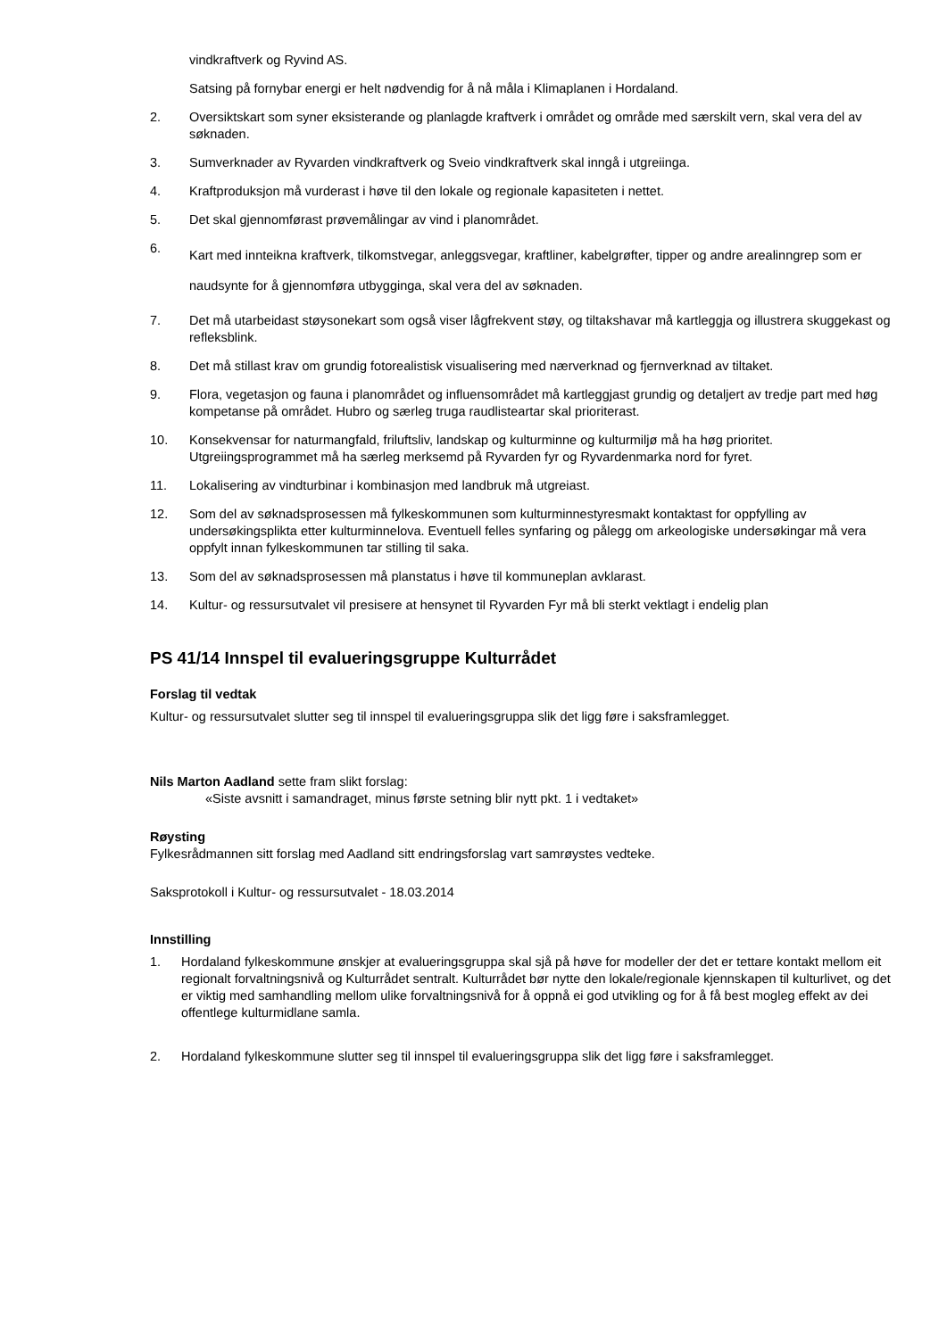vindkraftverk og Ryvind AS.
Satsing på fornybar energi er helt nødvendig for å nå måla i Klimaplanen i Hordaland.
2. Oversiktskart som syner eksisterande og planlagde kraftverk i området og område med særskilt vern, skal vera del av søknaden.
3. Sumverknader av Ryvarden vindkraftverk og Sveio vindkraftverk skal inngå i utgreiinga.
4. Kraftproduksjon må vurderast i høve til den lokale og regionale kapasiteten i nettet.
5. Det skal gjennomførast prøvemålingar av vind i planområdet.
6. Kart med innteikna kraftverk, tilkomstvegar, anleggsvegar, kraftliner, kabelgrøfter, tipper og andre arealinngrep som er naudsynte for å gjennomføra utbygginga, skal vera del av søknaden.
7. Det må utarbeidast støysonekart som også viser lågfrekvent støy, og tiltakshavar må kartleggja og illustrera skuggekast og refleksblink.
8. Det må stillast krav om grundig fotorealistisk visualisering med nærverknad og fjernverknad av tiltaket.
9. Flora, vegetasjon og fauna i planområdet og influensområdet må kartleggjast grundig og detaljert av tredje part med høg kompetanse på området. Hubro og særleg truga raudlisteartar skal prioriterast.
10. Konsekvensar for naturmangfald, friluftsliv, landskap og kulturminne og kulturmiljø må ha høg prioritet. Utgreiingsprogrammet må ha særleg merksemd på Ryvarden fyr og Ryvardenmarka nord for fyret.
11. Lokalisering av vindturbinar i kombinasjon med landbruk må utgreiast.
12. Som del av søknadsprosessen må fylkeskommunen som kulturminnestyresmakt kontaktast for oppfylling av undersøkingsplikta etter kulturminnelova. Eventuell felles synfaring og pålegg om arkeologiske undersøkingar må vera oppfylt innan fylkeskommunen tar stilling til saka.
13. Som del av søknadsprosessen må planstatus i høve til kommuneplan avklarast.
14. Kultur- og ressursutvalet vil presisere at hensynet til Ryvarden Fyr må bli sterkt vektlagt i endelig plan
PS 41/14 Innspel til evalueringsgruppe Kulturrådet
Forslag til vedtak
Kultur- og ressursutvalet slutter seg til innspel til evalueringsgruppa slik det ligg føre i saksframlegget.
Nils Marton Aadland sette fram slikt forslag:
«Siste avsnitt i samandraget, minus første setning blir nytt pkt. 1 i vedtaket»
Røysting
Fylkesrådmannen sitt forslag med Aadland sitt endringsforslag vart samrøystes vedteke.
Saksprotokoll i Kultur- og ressursutvalet - 18.03.2014
Innstilling
1. Hordaland fylkeskommune ønskjer at evalueringsgruppa skal sjå på høve for modeller der det er tettare kontakt mellom eit regionalt forvaltningsnivå og Kulturrådet sentralt. Kulturrådet bør nytte den lokale/regionale kjennskapen til kulturlivet, og det er viktig med samhandling mellom ulike forvaltningsnivå for å oppnå ei god utvikling og for å få best mogleg effekt av dei offentlege kulturmidlane samla.
2. Hordaland fylkeskommune slutter seg til innspel til evalueringsgruppa slik det ligg føre i saksframlegget.